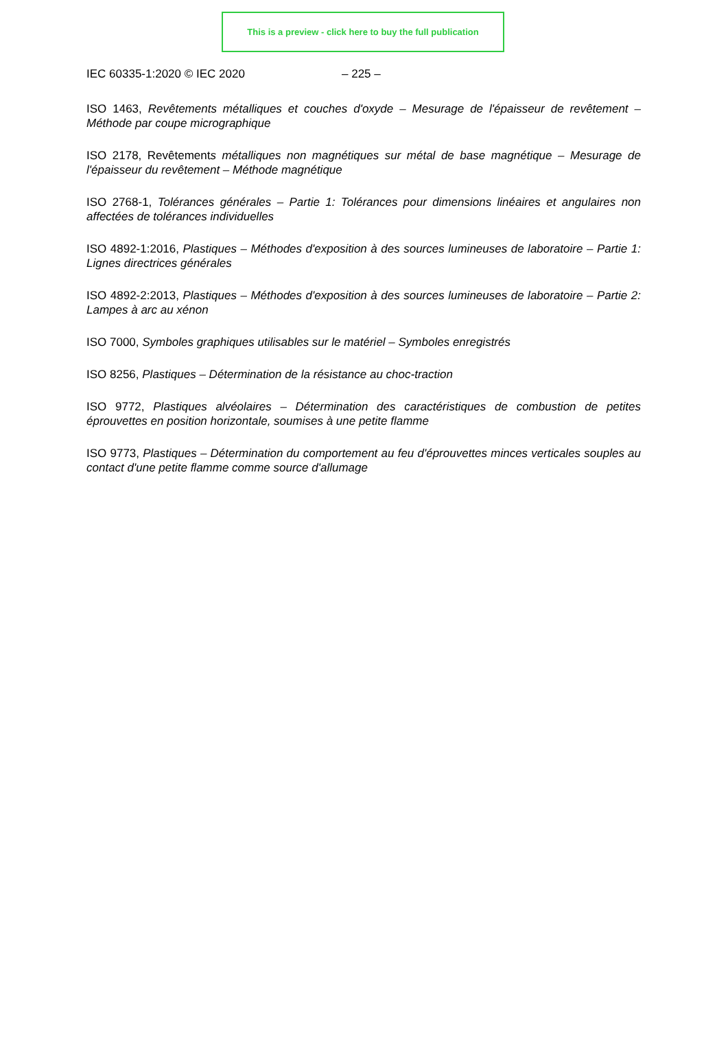This is a preview - click here to buy the full publication
IEC 60335-1:2020 © IEC 2020 – 225 –
ISO 1463, Revêtements métalliques et couches d'oxyde – Mesurage de l'épaisseur de revêtement – Méthode par coupe micrographique
ISO 2178, Revêtements métalliques non magnétiques sur métal de base magnétique – Mesurage de l'épaisseur du revêtement – Méthode magnétique
ISO 2768-1, Tolérances générales – Partie 1: Tolérances pour dimensions linéaires et angulaires non affectées de tolérances individuelles
ISO 4892-1:2016, Plastiques – Méthodes d'exposition à des sources lumineuses de laboratoire – Partie 1: Lignes directrices générales
ISO 4892-2:2013, Plastiques – Méthodes d'exposition à des sources lumineuses de laboratoire – Partie 2: Lampes à arc au xénon
ISO 7000, Symboles graphiques utilisables sur le matériel – Symboles enregistrés
ISO 8256, Plastiques – Détermination de la résistance au choc-traction
ISO 9772, Plastiques alvéolaires – Détermination des caractéristiques de combustion de petites éprouvettes en position horizontale, soumises à une petite flamme
ISO 9773, Plastiques – Détermination du comportement au feu d'éprouvettes minces verticales souples au contact d'une petite flamme comme source d'allumage